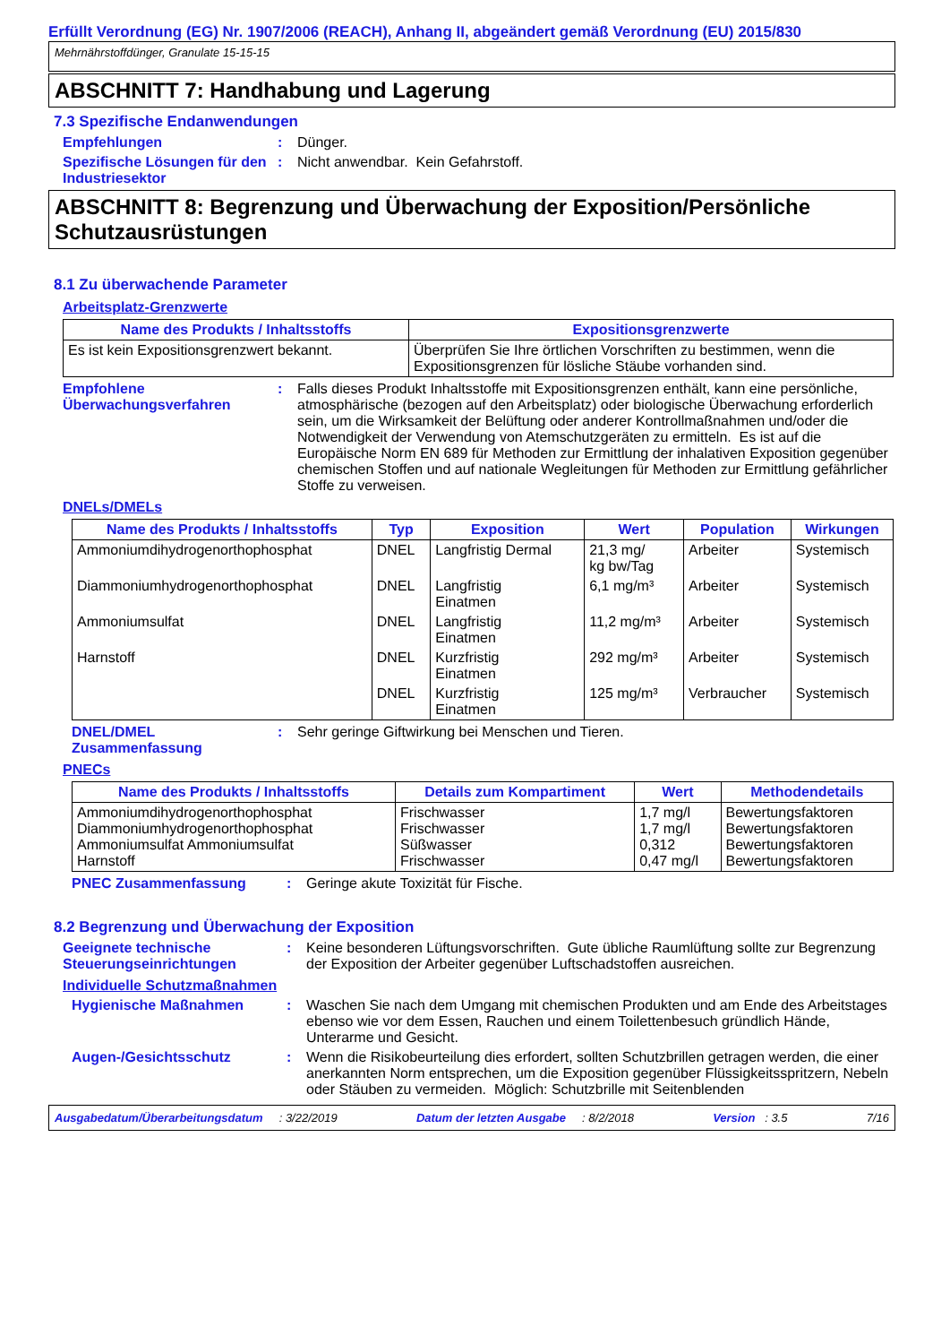Erfüllt Verordnung (EG) Nr. 1907/2006 (REACH), Anhang II, abgeändert gemäß Verordnung (EU) 2015/830
Mehrnährstoffdünger, Granulate 15-15-15
ABSCHNITT 7: Handhabung und Lagerung
7.3 Spezifische Endanwendungen
Empfehlungen : Dünger.
Spezifische Lösungen für den Industriesektor
: Nicht anwendbar. Kein Gefahrstoff.
ABSCHNITT 8: Begrenzung und Überwachung der Exposition/Persönliche Schutzausrüstungen
8.1 Zu überwachende Parameter
Arbeitsplatz-Grenzwerte
| Name des Produkts / Inhaltsstoffs | Expositionsgrenzwerte |
| --- | --- |
| Es ist kein Expositionsgrenzwert bekannt. | Überprüfen Sie Ihre örtlichen Vorschriften zu bestimmen, wenn die Expositionsgrenzen für lösliche Stäube vorhanden sind. |
Empfohlene Überwachungsverfahren
: Falls dieses Produkt Inhaltsstoffe mit Expositionsgrenzen enthält, kann eine persönliche, atmosphärische (bezogen auf den Arbeitsplatz) oder biologische Überwachung erforderlich sein, um die Wirksamkeit der Belüftung oder anderer Kontrollmaßnahmen und/oder die Notwendigkeit der Verwendung von Atemschutzgeräten zu ermitteln. Es ist auf die Europäische Norm EN 689 für Methoden zur Ermittlung der inhalativen Exposition gegenüber chemischen Stoffen und auf nationale Wegleitungen für Methoden zur Ermittlung gefährlicher Stoffe zu verweisen.
DNELs/DMELs
| Name des Produkts / Inhaltsstoffs | Typ | Exposition | Wert | Population | Wirkungen |
| --- | --- | --- | --- | --- | --- |
| Ammoniumdihydrogenorthophosphat | DNEL | Langfristig Dermal | 21,3 mg/ kg bw/Tag | Arbeiter | Systemisch |
| Diammoniumhydrogenorthophosphat | DNEL | Langfristig Einatmen | 6,1 mg/m³ | Arbeiter | Systemisch |
| Ammoniumsulfat | DNEL | Langfristig Einatmen | 11,2 mg/m³ | Arbeiter | Systemisch |
| Harnstoff | DNEL | Kurzfristig Einatmen | 292 mg/m³ | Arbeiter | Systemisch |
| | DNEL | Kurzfristig Einatmen | 125 mg/m³ | Verbraucher | Systemisch |
DNEL/DMEL Zusammenfassung
: Sehr geringe Giftwirkung bei Menschen und Tieren.
PNECs
| Name des Produkts / Inhaltsstoffs | Details zum Kompartiment | Wert | Methodendetails |
| --- | --- | --- | --- |
| Ammoniumdihydrogenorthophosphat Diammoniumhydrogenorthophosphat Ammoniumsulfat Ammoniumsulfat Harnstoff | Frischwasser Frischwasser Süßwasser Frischwasser | 1,7 mg/l 1,7 mg/l 0,312 0,47 mg/l | Bewertungsfaktoren Bewertungsfaktoren Bewertungsfaktoren Bewertungsfaktoren |
PNEC Zusammenfassung : Geringe akute Toxizität für Fische.
8.2 Begrenzung und Überwachung der Exposition
Geeignete technische Steuerungseinrichtungen
: Keine besonderen Lüftungsvorschriften. Gute übliche Raumlüftung sollte zur Begrenzung der Exposition der Arbeiter gegenüber Luftschadstoffen ausreichen.
Individuelle Schutzmaßnahmen
Hygienische Maßnahmen : Waschen Sie nach dem Umgang mit chemischen Produkten und am Ende des Arbeitstages ebenso wie vor dem Essen, Rauchen und einem Toilettenbesuch gründlich Hände, Unterarme und Gesicht.
Augen-/Gesichtsschutz : Wenn die Risikobeurteilung dies erfordert, sollten Schutzbrillen getragen werden, die einer anerkannten Norm entsprechen, um die Exposition gegenüber Flüssigkeitsspritzern, Nebeln oder Stäuben zu vermeiden. Möglich: Schutzbrille mit Seitenblenden
Ausgabedatum/Überarbeitungsdatum : 3/22/2019 Datum der letzten Ausgabe : 8/2/2018 Version : 3.5 7/16